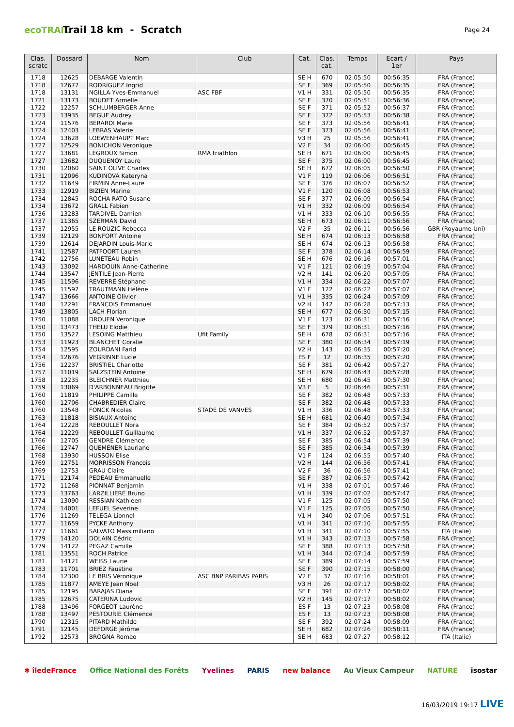ecoTRAIL
Trail 18 km - Scratch
Page 24
| Clas. scratc | Dossard | Nom | Club | Cat. | Clas. cat. | Temps | Ecart / 1er | Pays |
| --- | --- | --- | --- | --- | --- | --- | --- | --- |
| 1718 | 12625 | DEBARGE Valentin | | SE H | 670 | 02:05:50 | 00:56:35 | FRA (France) |
| 1718 | 12677 | RODRIGUEZ Ingrid | | SE F | 369 | 02:05:50 | 00:56:35 | FRA (France) |
| 1718 | 13131 | NGILLA Yves-Emmanuel | ASC FBF | V1 H | 331 | 02:05:50 | 00:56:35 | FRA (France) |
| 1721 | 13173 | BOUDET Armelle | | SE F | 370 | 02:05:51 | 00:56:36 | FRA (France) |
| 1722 | 12257 | SCHLUMBERGER Anne | | SE F | 371 | 02:05:52 | 00:56:37 | FRA (France) |
| 1723 | 13935 | BEGUE Audrey | | SE F | 372 | 02:05:53 | 00:56:38 | FRA (France) |
| 1724 | 11576 | BERARDI Marie | | SE F | 373 | 02:05:56 | 00:56:41 | FRA (France) |
| 1724 | 12403 | LEBRAS Valerie | | SE F | 373 | 02:05:56 | 00:56:41 | FRA (France) |
| 1724 | 13628 | LOEWENHAUPT Marc | | V3 H | 25 | 02:05:56 | 00:56:41 | FRA (France) |
| 1727 | 12529 | BONICHON Veronique | | V2 F | 34 | 02:06:00 | 00:56:45 | FRA (France) |
| 1727 | 13681 | LEGROUX Simon | RMA triathlon | SE H | 671 | 02:06:00 | 00:56:45 | FRA (France) |
| 1727 | 13682 | DUQUENOY Laure | | SE F | 375 | 02:06:00 | 00:56:45 | FRA (France) |
| 1730 | 12060 | SAINT OLIVE Charles | | SE H | 672 | 02:06:05 | 00:56:50 | FRA (France) |
| 1731 | 12096 | KUDINOVA Kateryna | | V1 F | 119 | 02:06:06 | 00:56:51 | FRA (France) |
| 1732 | 11649 | FIRMIN Anne-Laure | | SE F | 376 | 02:06:07 | 00:56:52 | FRA (France) |
| 1733 | 12919 | BIZIEN Marine | | V1 F | 120 | 02:06:08 | 00:56:53 | FRA (France) |
| 1734 | 12845 | ROCHA RATO Susane | | SE F | 377 | 02:06:09 | 00:56:54 | FRA (France) |
| 1734 | 13672 | GRALL Fabien | | V1 H | 332 | 02:06:09 | 00:56:54 | FRA (France) |
| 1736 | 13283 | TARDIVEL Damien | | V1 H | 333 | 02:06:10 | 00:56:55 | FRA (France) |
| 1737 | 11365 | SZERMAN David | | SE H | 673 | 02:06:11 | 00:56:56 | FRA (France) |
| 1737 | 12955 | LE ROUZIC Rebecca | | V2 F | 35 | 02:06:11 | 00:56:56 | GBR (Royaume-Uni) |
| 1739 | 12129 | BONFORT Antoine | | SE H | 674 | 02:06:13 | 00:56:58 | FRA (France) |
| 1739 | 12614 | DEJARDIN Louis-Marie | | SE H | 674 | 02:06:13 | 00:56:58 | FRA (France) |
| 1741 | 12587 | PATFOORT Lauren | | SE F | 378 | 02:06:14 | 00:56:59 | FRA (France) |
| 1742 | 12756 | LUNETEAU Robin | | SE H | 676 | 02:06:16 | 00:57:01 | FRA (France) |
| 1743 | 13092 | HARDOUIN Anne-Catherine | | V1 F | 121 | 02:06:19 | 00:57:04 | FRA (France) |
| 1744 | 13547 | JENTILE Jean-Pierre | | V2 H | 141 | 02:06:20 | 00:57:05 | FRA (France) |
| 1745 | 11596 | REVERRE Stéphane | | V1 H | 334 | 02:06:22 | 00:57:07 | FRA (France) |
| 1745 | 11597 | TRAUTMANN Hélène | | V1 F | 122 | 02:06:22 | 00:57:07 | FRA (France) |
| 1747 | 13666 | ANTOINE Olivier | | V1 H | 335 | 02:06:24 | 00:57:09 | FRA (France) |
| 1748 | 12291 | FRANCOIS Emmanuel | | V2 H | 142 | 02:06:28 | 00:57:13 | FRA (France) |
| 1749 | 13805 | LACH Florian | | SE H | 677 | 02:06:30 | 00:57:15 | FRA (France) |
| 1750 | 11088 | DROUEN Veronique | | V1 F | 123 | 02:06:31 | 00:57:16 | FRA (France) |
| 1750 | 13473 | THELU Elodie | | SE F | 379 | 02:06:31 | 00:57:16 | FRA (France) |
| 1750 | 13527 | LESOING Matthieu | Ufit Family | SE H | 678 | 02:06:31 | 00:57:16 | FRA (France) |
| 1753 | 11923 | BLANCHET Coralie | | SE F | 380 | 02:06:34 | 00:57:19 | FRA (France) |
| 1754 | 12595 | ZOURDANI Farid | | V2 H | 143 | 02:06:35 | 00:57:20 | FRA (France) |
| 1754 | 12676 | VEGRINNE Lucie | | ES F | 12 | 02:06:35 | 00:57:20 | FRA (France) |
| 1756 | 12237 | BRISTIEL Charlotte | | SE F | 381 | 02:06:42 | 00:57:27 | FRA (France) |
| 1757 | 11019 | SALZSTEIN Antoine | | SE H | 679 | 02:06:43 | 00:57:28 | FRA (France) |
| 1758 | 12235 | BLEICHNER Matthieu | | SE H | 680 | 02:06:45 | 00:57:30 | FRA (France) |
| 1759 | 13069 | D'ARBONNEAU Brigitte | | V3 F | 5 | 02:06:46 | 00:57:31 | FRA (France) |
| 1760 | 11819 | PHILIPPE Camille | | SE F | 382 | 02:06:48 | 00:57:33 | FRA (France) |
| 1760 | 12706 | CHABREDIER Claire | | SE F | 382 | 02:06:48 | 00:57:33 | FRA (France) |
| 1760 | 13548 | FONCK Nicolas | STADE DE VANVES | V1 H | 336 | 02:06:48 | 00:57:33 | FRA (France) |
| 1763 | 11818 | BISIAUX Antoine | | SE H | 681 | 02:06:49 | 00:57:34 | FRA (France) |
| 1764 | 12228 | REBOULLET Nora | | SE F | 384 | 02:06:52 | 00:57:37 | FRA (France) |
| 1764 | 12229 | REBOULLET Guillaume | | V1 H | 337 | 02:06:52 | 00:57:37 | FRA (France) |
| 1766 | 12705 | GENDRE Clémence | | SE F | 385 | 02:06:54 | 00:57:39 | FRA (France) |
| 1766 | 12747 | QUEMENER Lauriane | | SE F | 385 | 02:06:54 | 00:57:39 | FRA (France) |
| 1768 | 13930 | HUSSON Elise | | V1 F | 124 | 02:06:55 | 00:57:40 | FRA (France) |
| 1769 | 12751 | MORRISSON Francois | | V2 H | 144 | 02:06:56 | 00:57:41 | FRA (France) |
| 1769 | 12753 | GRAU Claire | | V2 F | 36 | 02:06:56 | 00:57:41 | FRA (France) |
| 1771 | 12174 | PEDEAU Emmanuelle | | SE F | 387 | 02:06:57 | 00:57:42 | FRA (France) |
| 1772 | 11268 | PIONNAT Benjamin | | V1 H | 338 | 02:07:01 | 00:57:46 | FRA (France) |
| 1773 | 13763 | LARZILLIERE Bruno | | V1 H | 339 | 02:07:02 | 00:57:47 | FRA (France) |
| 1774 | 13090 | RESSIAN Kathleen | | V1 F | 125 | 02:07:05 | 00:57:50 | FRA (France) |
| 1774 | 14001 | LEFUEL Severine | | V1 F | 125 | 02:07:05 | 00:57:50 | FRA (France) |
| 1776 | 11269 | TELEGA Lionnel | | V1 H | 340 | 02:07:06 | 00:57:51 | FRA (France) |
| 1777 | 11659 | PYCKE Anthony | | V1 H | 341 | 02:07:10 | 00:57:55 | FRA (France) |
| 1777 | 11661 | SALVATO Massimiliano | | V1 H | 341 | 02:07:10 | 00:57:55 | ITA (Italie) |
| 1779 | 14120 | DOLAIN Cédric | | V1 H | 343 | 02:07:13 | 00:57:58 | FRA (France) |
| 1779 | 14122 | PEGAZ Camille | | SE F | 388 | 02:07:13 | 00:57:58 | FRA (France) |
| 1781 | 13551 | ROCH Patrice | | V1 H | 344 | 02:07:14 | 00:57:59 | FRA (France) |
| 1781 | 14121 | WEISS Laurie | | SE F | 389 | 02:07:14 | 00:57:59 | FRA (France) |
| 1783 | 11701 | BRIEZ Faustine | | SE F | 390 | 02:07:15 | 00:58:00 | FRA (France) |
| 1784 | 12300 | LE BRIS Véronique | ASC BNP PARIBAS PARIS | V2 F | 37 | 02:07:16 | 00:58:01 | FRA (France) |
| 1785 | 11877 | AMEYE Jean Noel | | V3 H | 26 | 02:07:17 | 00:58:02 | FRA (France) |
| 1785 | 12195 | BARAJAS Diana | | SE F | 391 | 02:07:17 | 00:58:02 | FRA (France) |
| 1785 | 12675 | CATERINA Ludovic | | V2 H | 145 | 02:07:17 | 00:58:02 | FRA (France) |
| 1788 | 13496 | FORGEOT Laurène | | ES F | 13 | 02:07:23 | 00:58:08 | FRA (France) |
| 1788 | 13497 | PESTOURIE Clémence | | ES F | 13 | 02:07:23 | 00:58:08 | FRA (France) |
| 1790 | 12315 | PITARD Mathilde | | SE F | 392 | 02:07:24 | 00:58:09 | FRA (France) |
| 1791 | 12145 | DEFORGE Jérôme | | SE H | 682 | 02:07:26 | 00:58:11 | FRA (France) |
| 1792 | 12573 | BROGNA Romeo | | SE H | 683 | 02:07:27 | 00:58:12 | ITA (Italie) |
✱ îledeFrance Office National des Forêts Yvelines PARIS new balance Au Vieux Campeur NATURE isostar
16/03/2019 19:17 LIVE